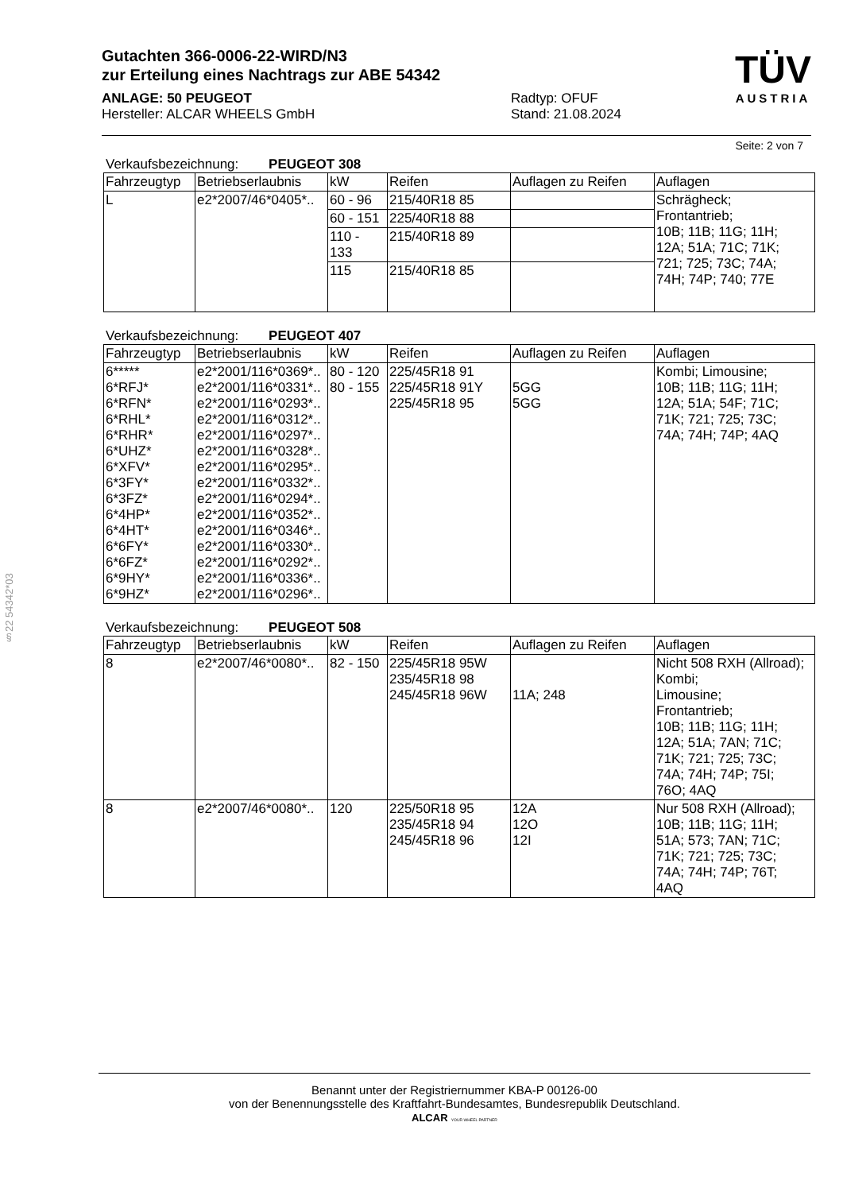§22 54342*03
TÜV
AUSTRIA
Gutachten 366-0006-22-WIRD/N3
zur Erteilung eines Nachtrags zur ABE 54342
ANLAGE: 50 PEUGEOT
Hersteller: ALCAR WHEELS GmbH
Radtyp: OFUF
Stand: 21.08.2024
Seite: 2 von 7
Verkaufsbezeichnung: PEUGEOT 308
| Fahrzeugtyp | Betriebserlaubnis | kW | Reifen | Auflagen zu Reifen | Auflagen |
| --- | --- | --- | --- | --- | --- |
| L | e2*2007/46*0405*.. | 60 - 96 | 215/40R18 85 | | Schrägheck; Frontantrieb; 10B; 11B; 11G; 11H; 12A; 51A; 71C; 71K; 721; 725; 73C; 74A; 74H; 74P; 740; 77E |
| | | 60 - 151 | 225/40R18 88 | | |
| | | 110 - 133 | 215/40R18 89 | | |
| | | 115 | 215/40R18 85 | | |
Verkaufsbezeichnung: PEUGEOT 407
| Fahrzeugtyp | Betriebserlaubnis | kW | Reifen | Auflagen zu Reifen | Auflagen |
| --- | --- | --- | --- | --- | --- |
| 6***** 6*RFJ* 6*RFN* 6*RHL* 6*RHR* 6*UHZ* 6*XFV* 6*3FY* 6*3FZ* 6*4HP* 6*4HT* 6*6FY* 6*6FZ* 6*9HY* 6*9HZ* | e2*2001/116*0369*.. e2*2001/116*0331*.. e2*2001/116*0293*.. e2*2001/116*0312*.. e2*2001/116*0297*.. e2*2001/116*0328*.. e2*2001/116*0295*.. e2*2001/116*0332*.. e2*2001/116*0294*.. e2*2001/116*0352*.. e2*2001/116*0346*.. e2*2001/116*0330*.. e2*2001/116*0292*.. e2*2001/116*0336*.. e2*2001/116*0296*.. | 80 - 120 80 - 155 | 225/45R18 91 225/45R18 91Y 225/45R18 95 | 5GG 5GG | Kombi; Limousine; 10B; 11B; 11G; 11H; 12A; 51A; 54F; 71C; 71K; 721; 725; 73C; 74A; 74H; 74P; 4AQ |
Verkaufsbezeichnung: PEUGEOT 508
| Fahrzeugtyp | Betriebserlaubnis | kW | Reifen | Auflagen zu Reifen | Auflagen |
| --- | --- | --- | --- | --- | --- |
| 8 | e2*2007/46*0080*.. | 82 - 150 | 225/45R18 95W 235/45R18 98 245/45R18 96W | 11A; 248 | Nicht 508 RXH (Allroad); Kombi; Limousine; Frontantrieb; 10B; 11B; 11G; 11H; 12A; 51A; 7AN; 71C; 71K; 721; 725; 73C; 74A; 74H; 74P; 75I; 76O; 4AQ |
| 8 | e2*2007/46*0080*.. | 120 | 225/50R18 95 235/45R18 94 245/45R18 96 | 12A 12O 12I | Nur 508 RXH (Allroad); 10B; 11B; 11G; 11H; 51A; 573; 7AN; 71C; 71K; 721; 725; 73C; 74A; 74H; 74P; 76T; 4AQ |
Benannt unter der Registriernummer KBA-P 00126-00
von der Benennungsstelle des Kraftfahrt-Bundesamtes, Bundesrepublik Deutschland.
ALCAR YOUR WHEEL PARTNER